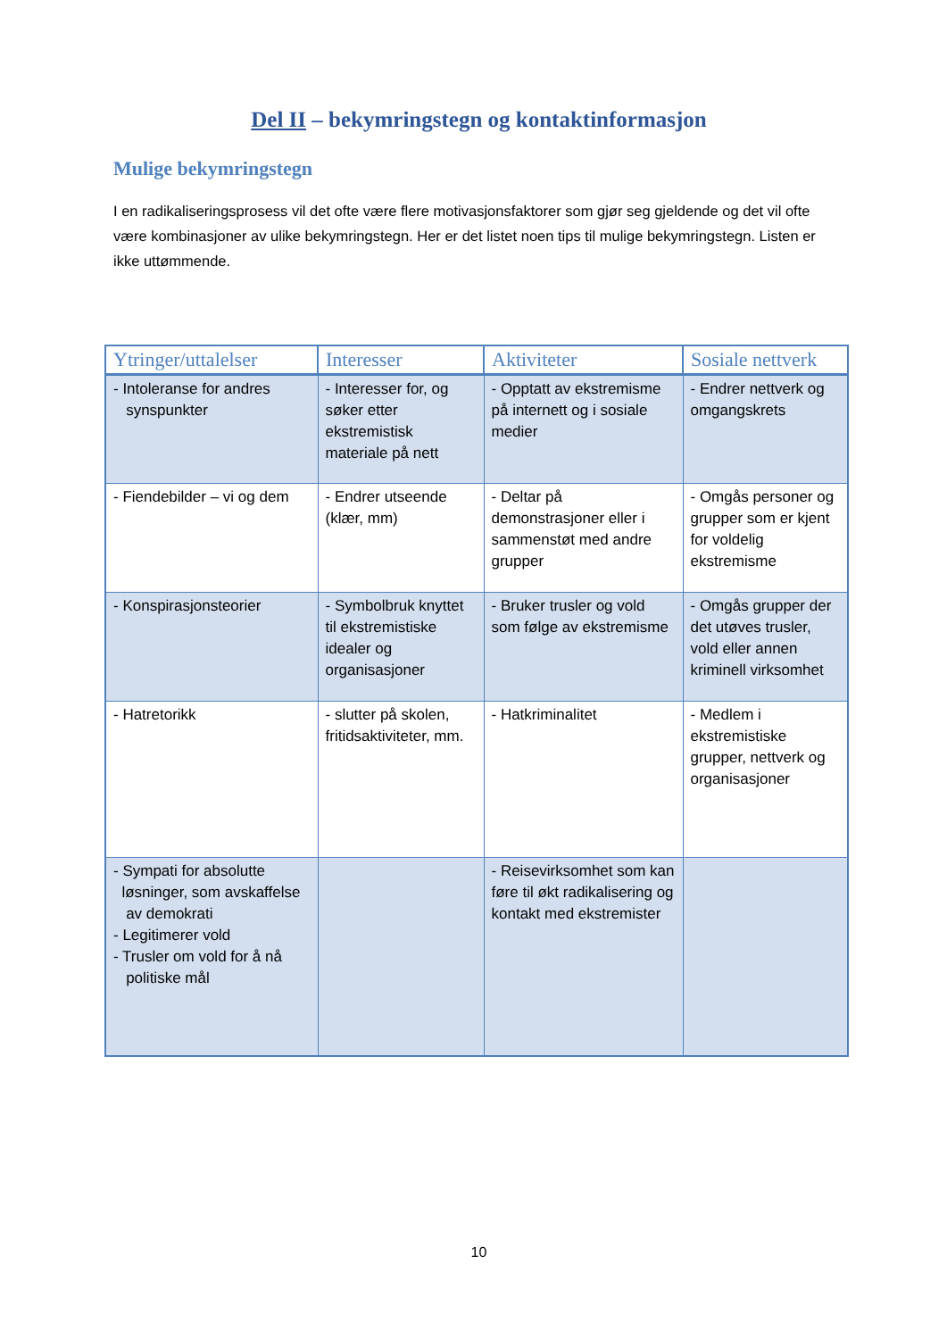Del II – bekymringstegn og kontaktinformasjon
Mulige bekymringstegn
I en radikaliseringsprosess vil det ofte være flere motivasjonsfaktorer som gjør seg gjeldende og det vil ofte være kombinasjoner av ulike bekymringstegn. Her er det listet noen tips til mulige bekymringstegn. Listen er ikke uttømmende.
| Ytringer/uttalelser | Interesser | Aktiviteter | Sosiale nettverk |
| --- | --- | --- | --- |
| - Intoleranse for andres synspunkter | - Interesser for, og søker etter ekstremistisk materiale på nett | - Opptatt av ekstremisme på internett og i sosiale medier | - Endrer nettverk og omgangskrets |
| - Fiendebilder – vi og dem | - Endrer utseende (klær, mm) | - Deltar på demonstrasjoner eller i sammenstøt med andre grupper | - Omgås personer og grupper som er kjent for voldelig ekstremisme |
| - Konspirasjonsteorier | - Symbolbruk knyttet til ekstremistiske idealer og organisasjoner | - Bruker trusler og vold som følge av ekstremisme | - Omgås grupper der det utøves trusler, vold eller annen kriminell virksomhet |
| - Hatretorikk | - slutter på skolen, fritidsaktiviteter, mm. | - Hatkriminalitet | - Medlem i ekstremistiske grupper, nettverk og organisasjoner |
| - Sympati for absolutte løsninger, som avskaffelse av demokrati - Legitimerer vold - Trusler om vold for å nå politiske mål | | - Reisevirksomhet som kan føre til økt radikalisering og kontakt med ekstremister | |
10